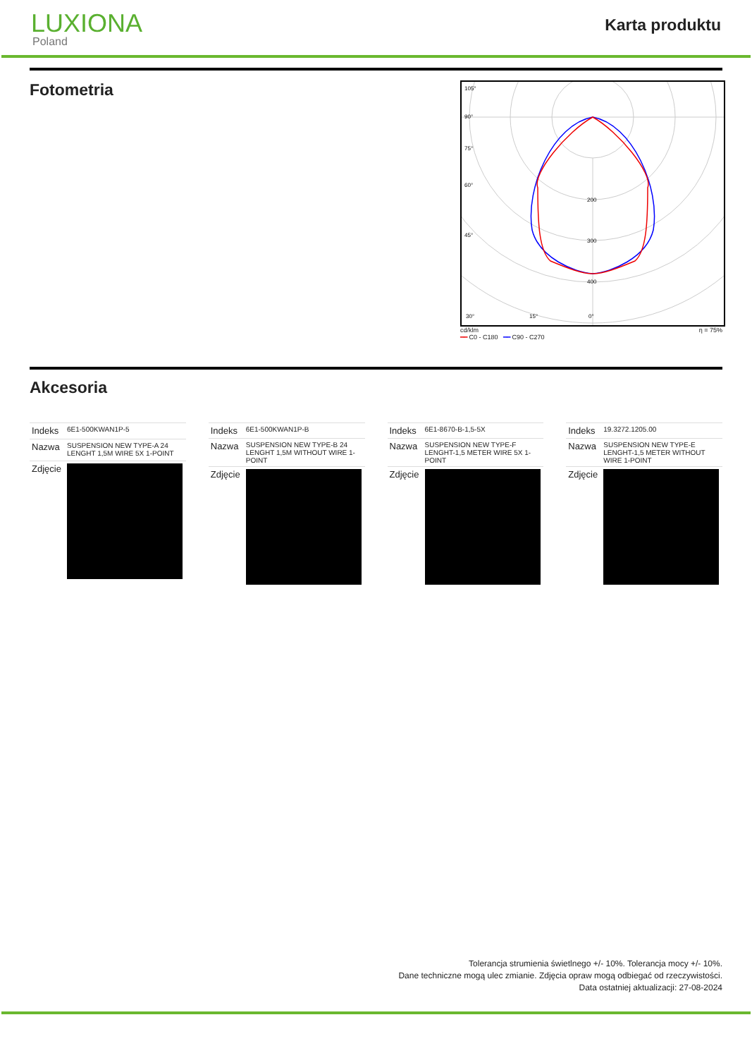LUXIONA
Poland
Karta produktu
Fotometria
200
300
400
105°
90°
75°
60°
45°
30°
15°
0°
cd/klm η = 75%
━━ C0 - C180 ━━ C90 - C270
Akcesoria
| Indeks | 6E1-500KWAN1P-5 |
| Nazwa | SUSPENSION NEW TYPE-A 24 LENGHT 1,5M WIRE 5X 1-POINT |
| Zdjęcie | |
| Indeks | 6E1-500KWAN1P-B |
| Nazwa | SUSPENSION NEW TYPE-B 24 LENGHT 1,5M WITHOUT WIRE 1-POINT |
| Zdjęcie | |
| Indeks | 6E1-8670-B-1,5-5X |
| Nazwa | SUSPENSION NEW TYPE-F LENGHT-1,5 METER WIRE 5X 1-POINT |
| Zdjęcie | |
| Indeks | 19.3272.1205.00 |
| Nazwa | SUSPENSION NEW TYPE-E LENGHT-1,5 METER WITHOUT WIRE 1-POINT |
| Zdjęcie | |
Tolerancja strumienia świetlnego +/- 10%. Tolerancja mocy +/- 10%.
Dane techniczne mogą ulec zmianie. Zdjęcia opraw mogą odbiegać od rzeczywistości.
Data ostatniej aktualizacji: 27-08-2024